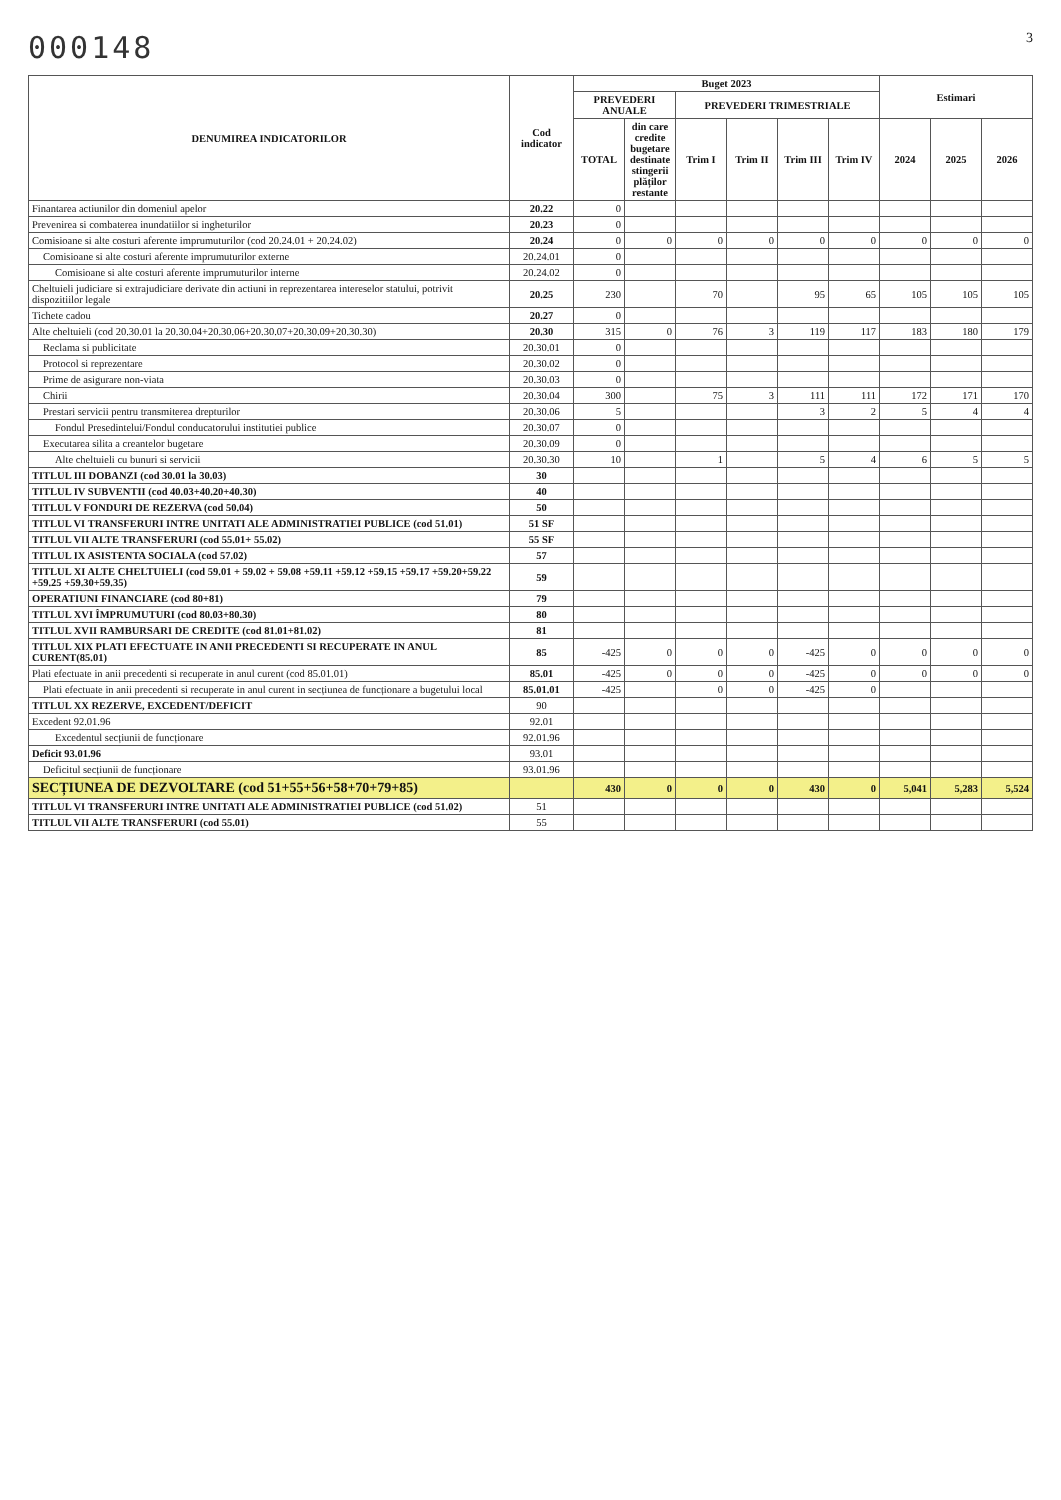000148 3
| DENUMIREA INDICATORILOR | Cod indicator | Buget 2023 | | | | | | Estimari | | |
| --- | --- | --- | --- | --- | --- | --- | --- | --- | --- | --- |
| | | PREVEDERI ANUALE | | PREVEDERI TRIMESTRIALE | | | | | | |
| | | TOTAL | din care credite bugetare destinate stingerii plăților restante | Trim I | Trim II | Trim III | Trim IV | 2024 | 2025 | 2026 |
| Finantarea actiunilor din domeniul apelor | 20.22 | 0 | | | | | | | | |
| Prevenirea si combaterea inundatiilor si ingheturilor | 20.23 | 0 | | | | | | | | |
| Comisioane si alte costuri aferente imprumuturilor (cod 20.24.01 + 20.24.02) | 20.24 | 0 | 0 | 0 | 0 | 0 | 0 | 0 | 0 | 0 |
| Comisioane si alte costuri aferente imprumuturilor externe | 20.24.01 | 0 | | | | | | | | |
| Comisioane si alte costuri aferente imprumuturilor interne | 20.24.02 | 0 | | | | | | | | |
| Cheltuieli judiciare si extrajudiciare derivate din actiuni in reprezentarea intereselor statului, potrivit dispozitiilor legale | 20.25 | 230 | | 70 | | 95 | 65 | 105 | 105 | 105 |
| Tichete cadou | 20.27 | 0 | | | | | | | | |
| Alte cheltuieli (cod 20.30.01 la 20.30.04+20.30.06+20.30.07+20.30.09+20.30.30) | 20.30 | 315 | 0 | 76 | 3 | 119 | 117 | 183 | 180 | 179 |
| Reclama si publicitate | 20.30.01 | 0 | | | | | | | | |
| Protocol si reprezentare | 20.30.02 | 0 | | | | | | | | |
| Prime de asigurare non-viata | 20.30.03 | 0 | | | | | | | | |
| Chirii | 20.30.04 | 300 | | 75 | 3 | 111 | 111 | 172 | 171 | 170 |
| Prestari servicii pentru transmiterea drepturilor | 20.30.06 | 5 | | | | 3 | 2 | 5 | 4 | 4 |
| Fondul Presedintelui/Fondul conducatorului institutiei publice | 20.30.07 | 0 | | | | | | | | |
| Executarea silita a creantelor bugetare | 20.30.09 | 0 | | | | | | | | |
| Alte cheltuieli cu bunuri si servicii | 20.30.30 | 10 | | 1 | | 5 | 4 | 6 | 5 | 5 |
| TITLUL III DOBANZI (cod 30.01 la 30.03) | 30 | | | | | | | | | |
| TITLUL IV SUBVENTII (cod 40.03+40.20+40.30) | 40 | | | | | | | | | |
| TITLUL V FONDURI DE REZERVA (cod 50.04) | 50 | | | | | | | | | |
| TITLUL VI TRANSFERURI INTRE UNITATI ALE ADMINISTRATIEI PUBLICE (cod 51.01) | 51 SF | | | | | | | | | |
| TITLUL VII ALTE TRANSFERURI (cod 55.01+ 55.02) | 55 SF | | | | | | | | | |
| TITLUL IX ASISTENTA SOCIALA (cod 57.02) | 57 | | | | | | | | | |
| TITLUL XI ALTE CHELTUIELI (cod 59.01 + 59.02 + 59.08 +59.11 +59.12 +59.15 +59.17 +59.20+59.22 +59.25 +59.30+59.35) | 59 | | | | | | | | | |
| OPERATIUNI FINANCIARE (cod 80+81) | 79 | | | | | | | | | |
| TITLUL XVI ÎMPRUMUTURI (cod 80.03+80.30) | 80 | | | | | | | | | |
| TITLUL XVII RAMBURSARI DE CREDITE (cod 81.01+81.02) | 81 | | | | | | | | | |
| TITLUL XIX PLATI EFECTUATE IN ANII PRECEDENTI SI RECUPERATE IN ANUL CURENT(85.01) | 85 | -425 | 0 | 0 | 0 | -425 | 0 | 0 | 0 | 0 |
| Plati efectuate in anii precedenti si recuperate in anul curent (cod 85.01.01) | 85.01 | -425 | 0 | 0 | 0 | -425 | 0 | 0 | 0 | 0 |
| Plati efectuate in anii precedenti si recuperate in anul curent in secțiunea de funcționare a bugetului local | 85.01.01 | -425 | | 0 | 0 | -425 | 0 | | | |
| TITLUL XX REZERVE, EXCEDENT/DEFICIT | 90 | | | | | | | | | |
| Excedent 92.01.96 | 92.01 | | | | | | | | | |
| Excedentul secțiunii de funcționare | 92.01.96 | | | | | | | | | |
| Deficit 93.01.96 | 93.01 | | | | | | | | | |
| Deficitul secțiunii de funcționare | 93.01.96 | | | | | | | | | |
| SECȚIUNEA DE DEZVOLTARE (cod 51+55+56+58+70+79+85) | | 430 | 0 | 0 | 0 | 430 | 0 | 5,041 | 5,283 | 5,524 |
| TITLUL VI TRANSFERURI INTRE UNITATI ALE ADMINISTRATIEI PUBLICE (cod 51.02) | 51 | | | | | | | | | |
| TITLUL VII ALTE TRANSFERURI (cod 55.01) | 55 | | | | | | | | | |